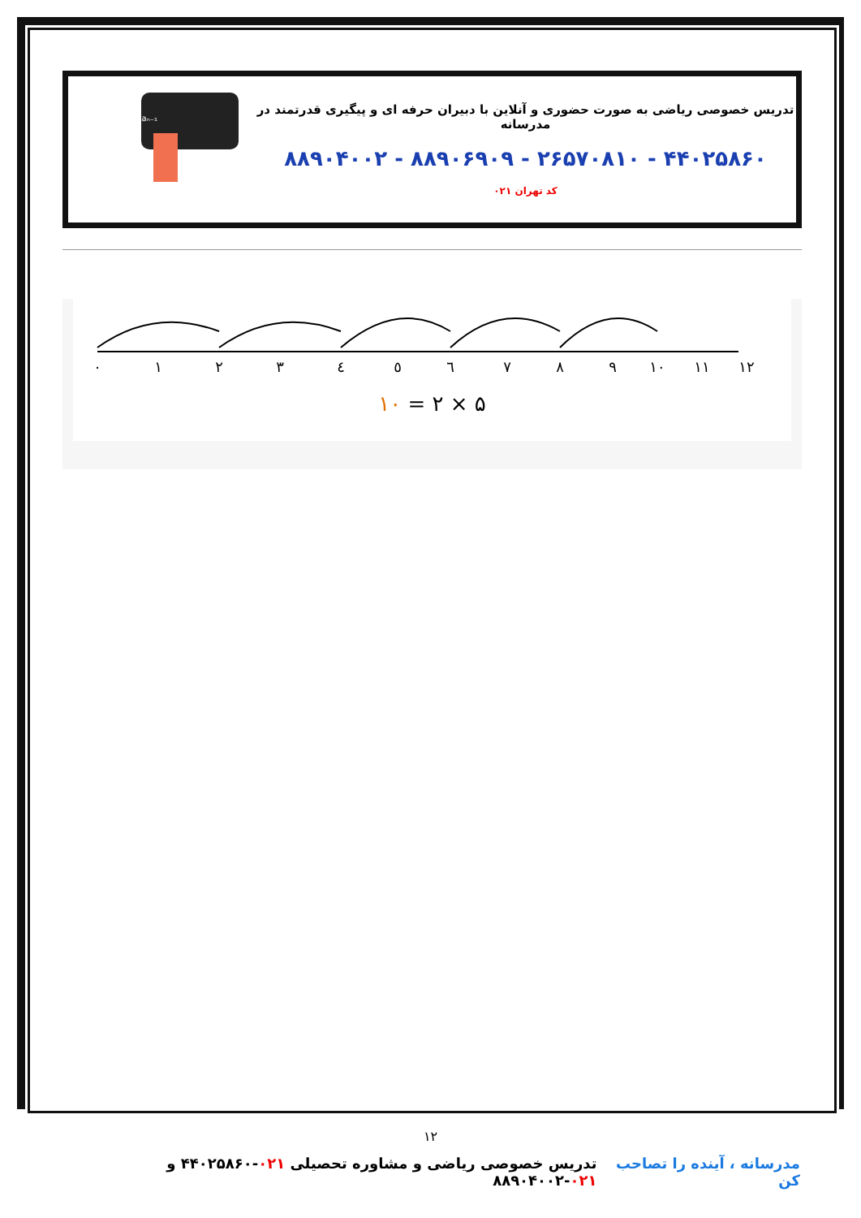تدریس خصوصی ریاضی به صورت حضوری و آنلاین با دبیران حرفه ای و پیگیری قدرتمند در مدرسانه
۴۴۰۲۵۸۶۰ - ۲۶۵۷۰۸۱۰ - ۸۸۹۰۶۹۰۹ - ۸۸۹۰۴۰۰۲
کد تهران ۰۲۱
aₙ=2ⁿ+2aₙ₋₁
٠
١
٢
٣
٤
٥
٦
٧
٨
٩
١٠
١١
١٢
۵ × ۲ = ۱۰
۱۲
مدرسانه ، آینده را تصاحب کن تدریس خصوصی ریاضی و مشاوره تحصیلی ۰۲۱-۴۴۰۲۵۸۶۰ و ۰۲۱-۸۸۹۰۴۰۰۲